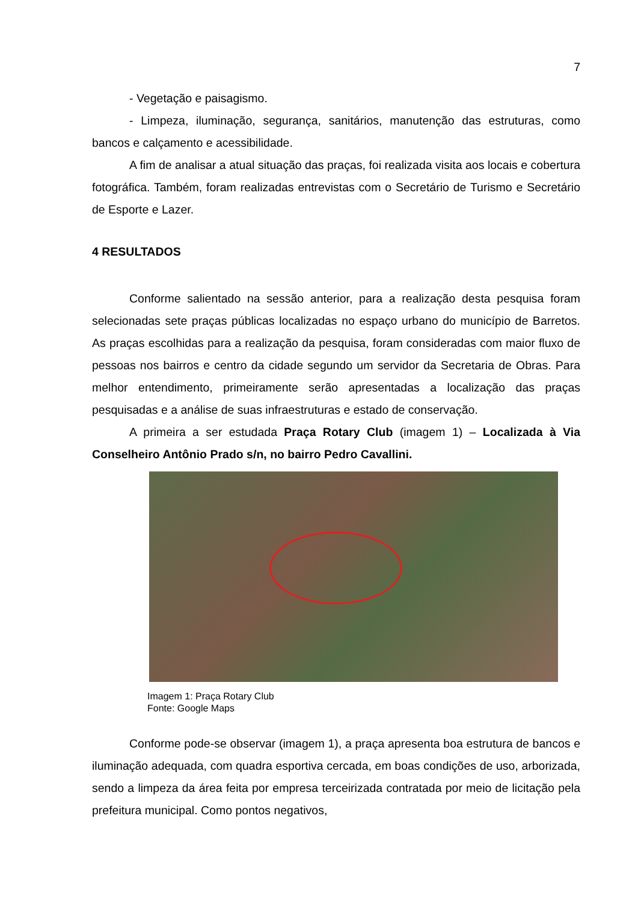7
- Vegetação e paisagismo.
- Limpeza, iluminação, segurança, sanitários, manutenção das estruturas, como bancos e calçamento e acessibilidade.
A fim de analisar a atual situação das praças, foi realizada visita aos locais e cobertura fotográfica. Também, foram realizadas entrevistas com o Secretário de Turismo e Secretário de Esporte e Lazer.
4 RESULTADOS
Conforme salientado na sessão anterior, para a realização desta pesquisa foram selecionadas sete praças públicas localizadas no espaço urbano do município de Barretos. As praças escolhidas para a realização da pesquisa, foram consideradas com maior fluxo de pessoas nos bairros e centro da cidade segundo um servidor da Secretaria de Obras. Para melhor entendimento, primeiramente serão apresentadas a localização das praças pesquisadas e a análise de suas infraestruturas e estado de conservação.
A primeira a ser estudada Praça Rotary Club (imagem 1) – Localizada à Via Conselheiro Antônio Prado s/n, no bairro Pedro Cavallini.
Imagem 1: Praça Rotary Club
Fonte: Google Maps
Conforme pode-se observar (imagem 1), a praça apresenta boa estrutura de bancos e iluminação adequada, com quadra esportiva cercada, em boas condições de uso, arborizada, sendo a limpeza da área feita por empresa terceirizada contratada por meio de licitação pela prefeitura municipal. Como pontos negativos,